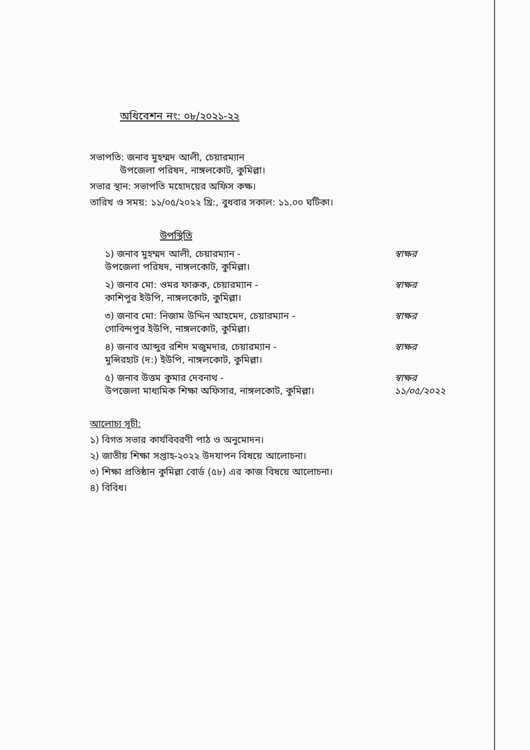অধিবেশন নং: ০৮/২০২১-২২
সভাপতি: জনাব মুহম্মদ আলী, চেয়ারম্যান
উপজেলা পরিষদ, নাঙ্গলকোট, কুমিল্লা।
সভার স্থান: সভাপতি মহোদয়ের অফিস কক্ষ।
তারিখ ও সময়: ১১/০৫/২০২২ খ্রি:, বুধবার সকাল: ১১.০০ ঘটিকা।
উপস্থিতি
১) জনাব মুহম্মদ আলী, চেয়ারম্যান -
উপজেলা পরিষদ, নাঙ্গলকোট, কুমিল্লা।
স্বাক্ষর
২) জনাব মো: ওমর ফারুক, চেয়ারম্যান -
কাশিপুর ইউপি, নাঙ্গলকোট, কুমিল্লা।
স্বাক্ষর
৩) জনাব মো: নিজাম উদ্দিন আহমেদ, চেয়ারম্যান -
গোবিন্দপুর ইউপি, নাঙ্গলকোট, কুমিল্লা।
স্বাক্ষর
৪) জনাব আব্দুর রশিদ মজুমদার, চেয়ারম্যান -
মুন্সিরহাট (দ:) ইউপি, নাঙ্গলকোট, কুমিল্লা।
স্বাক্ষর
৫) জনাব উত্তম কুমার দেবনাথ -
উপজেলা মাধ্যমিক শিক্ষা অফিসার, নাঙ্গলকোট, কুমিল্লা।
স্বাক্ষর ১১/০৫/২০২২
আলোচ্য সূচী:
১) বিগত সভার কার্যবিবরণী পাঠ ও অনুমোদন।
২) জাতীয় শিক্ষা সপ্তাহ-২০২২ উদযাপন বিষয়ে আলোচনা।
৩) শিক্ষা প্রতিষ্ঠান কুমিল্লা বোর্ড (৫৮) এর কাজ বিষয়ে আলোচনা।
৪) বিবিধ।